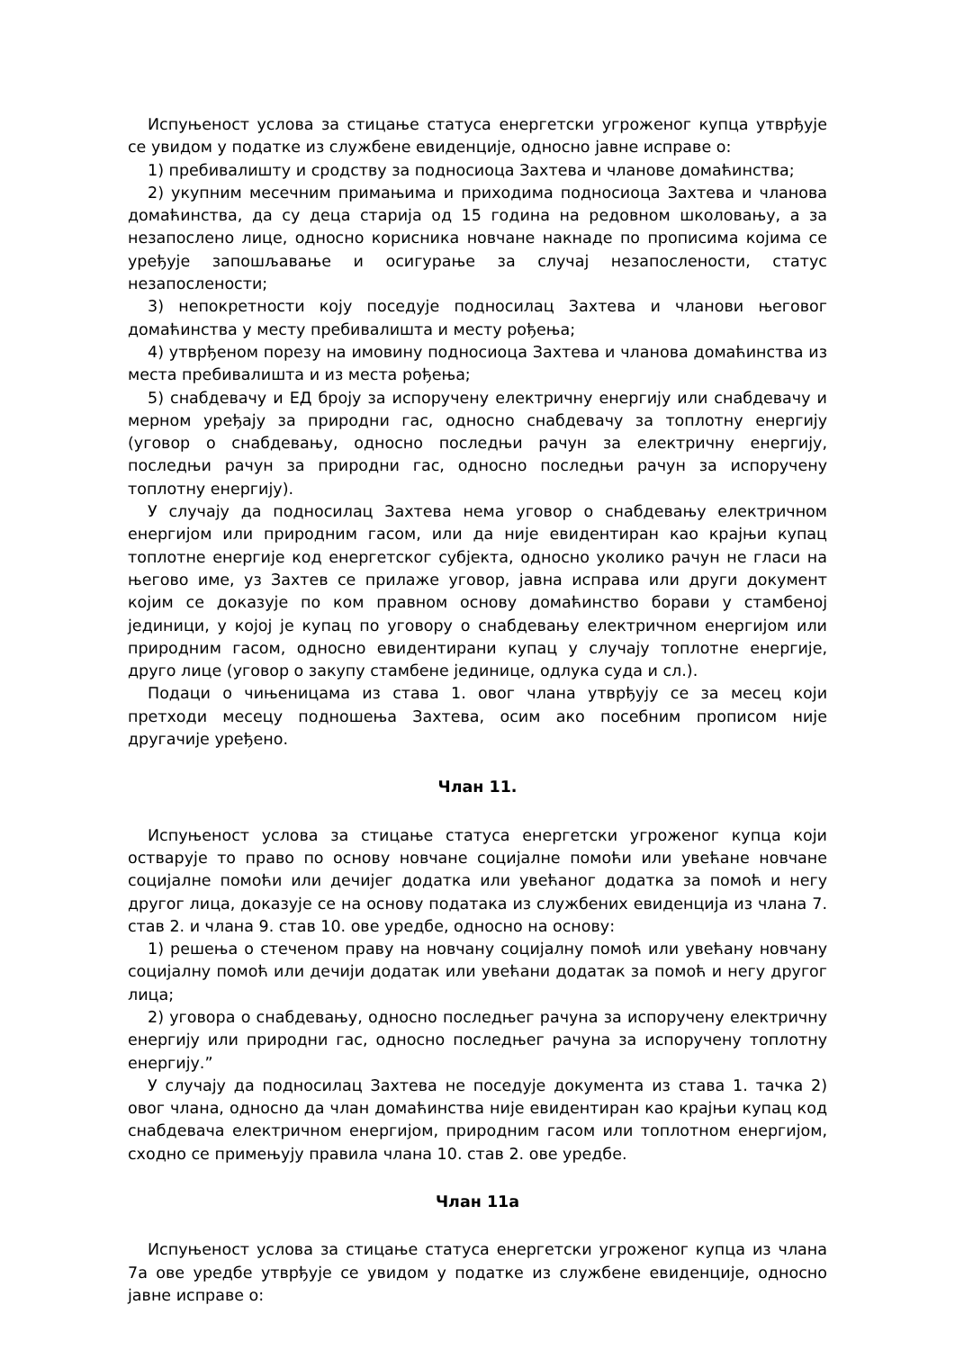Испуњеност услова за стицање статуса енергетски угроженог купца утврђује се увидом у податке из службене евиденције, односно јавне исправе о:
1) пребивалишту и сродству за подносиоца Захтева и чланове домаћинства;
2) укупним месечним примањима и приходима подносиоца Захтева и чланова домаћинства, да су деца старија од 15 година на редовном школовању, а за незапослено лице, односно корисника новчане накнаде по прописима којима се уређује запошљавање и осигурање за случај незапослености, статус незапослености;
3) непокретности коју поседује подносилац Захтева и чланови његовог домаћинства у месту пребивалишта и месту рођења;
4) утврђеном порезу на имовину подносиоца Захтева и чланова домаћинства из места пребивалишта и из места рођења;
5) снабдевачу и ЕД броју за испоручену електричну енергију или снабдевачу и мерном уређају за природни гас, односно снабдевачу за топлотну енергију (уговор о снабдевању, односно последњи рачун за електричну енергију, последњи рачун за природни гас, односно последњи рачун за испоручену топлотну енергију).
У случају да подносилац Захтева нема уговор о снабдевању електричном енергијом или природним гасом, или да није евидентиран као крајњи купац топлотне енергије код енергетског субјекта, односно уколико рачун не гласи на његово име, уз Захтев се прилаже уговор, јавна исправа или други документ којим се доказује по ком правном основу домаћинство борави у стамбеној јединици, у којој је купац по уговору о снабдевању електричном енергијом или природним гасом, односно евидентирани купац у случају топлотне енергије, друго лице (уговор о закупу стамбене јединице, одлука суда и сл.).
Подаци о чињеницама из става 1. овог члана утврђују се за месец који претходи месецу подношења Захтева, осим ако посебним прописом није другачије уређено.
Члан 11.
Испуњеност услова за стицање статуса енергетски угроженог купца који остварује то право по основу новчане социјалне помоћи или увећане новчане социјалне помоћи или дечијег додатка или увећаног додатка за помоћ и негу другог лица, доказује се на основу података из службених евиденција из члана 7. став 2. и члана 9. став 10. ове уредбе, односно на основу:
1) решења о стеченом праву на новчану социјалну помоћ или увећану новчану социјалну помоћ или дечији додатак или увећани додатак за помоћ и негу другог лица;
2) уговора о снабдевању, односно последњег рачуна за испоручену електричну енергију или природни гас, односно последњег рачуна за испоручену топлотну енергију.”
У случају да подносилац Захтева не поседује документа из става 1. тачка 2) овог члана, односно да члан домаћинства није евидентиран као крајњи купац код снабдевача електричном енергијом, природним гасом или топлотном енергијом, сходно се примењују правила члана 10. став 2. ове уредбе.
Члан 11а
Испуњеност услова за стицање статуса енергетски угроженог купца из члана 7а ове уредбе утврђује се увидом у податке из службене евиденције, односно јавне исправе о: